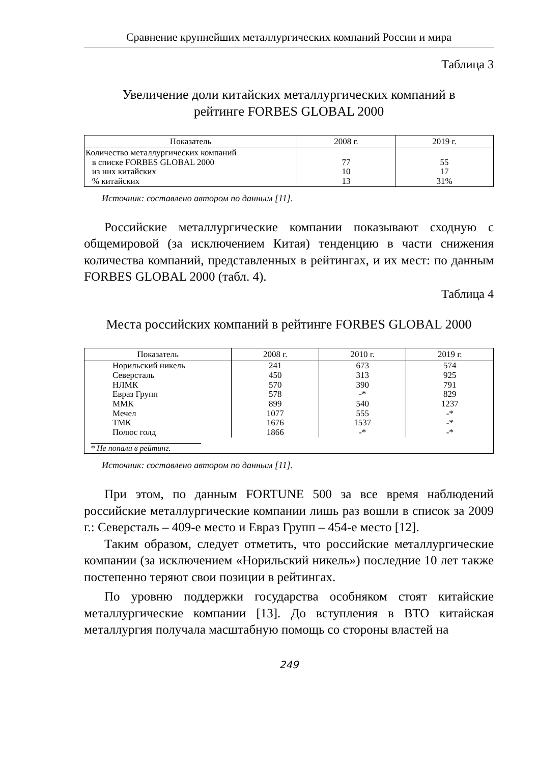Сравнение крупнейших металлургических компаний России и мира
Таблица 3
Увеличение доли китайских металлургических компаний в
рейтинге FORBES GLOBAL 2000
| Показатель | 2008 г. | 2019 г. |
| --- | --- | --- |
| Количество металлургических компаний в списке FORBES GLOBAL 2000 | 77 | 55 |
| из них китайских | 10 | 17 |
| % китайских | 13 | 31% |
Источник: составлено автором по данным [11].
Российские металлургические компании показывают сходную с общемировой (за исключением Китая) тенденцию в части снижения количества компаний, представленных в рейтингах, и их мест: по данным FORBES GLOBAL 2000 (табл. 4).
Таблица 4
Места российских компаний в рейтинге FORBES GLOBAL 2000
| Показатель | 2008 г. | 2010 г. | 2019 г. |
| --- | --- | --- | --- |
| Норильский никель | 241 | 673 | 574 |
| Северсталь | 450 | 313 | 925 |
| НЛМК | 570 | 390 | 791 |
| Евраз Групп | 578 | -* | 829 |
| ММК | 899 | 540 | 1237 |
| Мечел | 1077 | 555 | -* |
| ТМК | 1676 | 1537 | -* |
| Полюс голд | 1866 | -* | -* |
| * Не попали в рейтинг. | | | |
Источник: составлено автором по данным [11].
При этом, по данным FORTUNE 500 за все время наблюдений российские металлургические компании лишь раз вошли в список за 2009 г.: Северсталь – 409-е место и Евраз Групп – 454-е место [12].
Таким образом, следует отметить, что российские металлургические компании (за исключением «Норильский никель») последние 10 лет также постепенно теряют свои позиции в рейтингах.
По уровню поддержки государства особняком стоят китайские металлургические компании [13]. До вступления в ВТО китайская металлургия получала масштабную помощь со стороны властей на
249